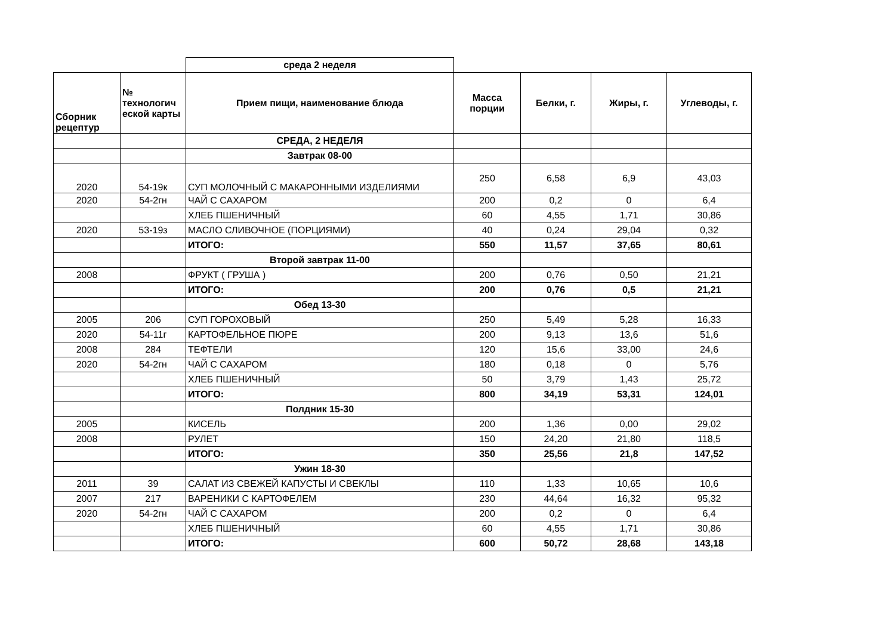| | | среда 2 неделя | | | | |
| Сборник рецептур | № технологич еской карты | Прием пищи, наименование блюда | Масса порции | Белки, г. | Жиры, г. | Углеводы, г. |
| | | СРЕДА, 2 НЕДЕЛЯ | | | | |
| | | Завтрак 08-00 | | | | |
| 2020 | 54-19к | СУП МОЛОЧНЫЙ С МАКАРОННЫМИ ИЗДЕЛИЯМИ | 250 | 6,58 | 6,9 | 43,03 |
| 2020 | 54-2гн | ЧАЙ С САХАРОМ | 200 | 0,2 | 0 | 6,4 |
| | | ХЛЕБ ПШЕНИЧНЫЙ | 60 | 4,55 | 1,71 | 30,86 |
| 2020 | 53-19з | МАСЛО СЛИВОЧНОЕ (ПОРЦИЯМИ) | 40 | 0,24 | 29,04 | 0,32 |
| | | ИТОГО: | 550 | 11,57 | 37,65 | 80,61 |
| | | Второй завтрак 11-00 | | | | |
| 2008 | | ФРУКТ ( ГРУША ) | 200 | 0,76 | 0,50 | 21,21 |
| | | ИТОГО: | 200 | 0,76 | 0,5 | 21,21 |
| | | Обед 13-30 | | | | |
| 2005 | 206 | СУП ГОРОХОВЫЙ | 250 | 5,49 | 5,28 | 16,33 |
| 2020 | 54-11г | КАРТОФЕЛЬНОЕ ПЮРЕ | 200 | 9,13 | 13,6 | 51,6 |
| 2008 | 284 | ТЕФТЕЛИ | 120 | 15,6 | 33,00 | 24,6 |
| 2020 | 54-2гн | ЧАЙ С САХАРОМ | 180 | 0,18 | 0 | 5,76 |
| | | ХЛЕБ ПШЕНИЧНЫЙ | 50 | 3,79 | 1,43 | 25,72 |
| | | ИТОГО: | 800 | 34,19 | 53,31 | 124,01 |
| | | Полдник 15-30 | | | | |
| 2005 | | КИСЕЛЬ | 200 | 1,36 | 0,00 | 29,02 |
| 2008 | | РУЛЕТ | 150 | 24,20 | 21,80 | 118,5 |
| | | ИТОГО: | 350 | 25,56 | 21,8 | 147,52 |
| | | Ужин 18-30 | | | | |
| 2011 | 39 | САЛАТ ИЗ СВЕЖЕЙ КАПУСТЫ И СВЕКЛЫ | 110 | 1,33 | 10,65 | 10,6 |
| 2007 | 217 | ВАРЕНИКИ С КАРТОФЕЛЕМ | 230 | 44,64 | 16,32 | 95,32 |
| 2020 | 54-2гн | ЧАЙ С САХАРОМ | 200 | 0,2 | 0 | 6,4 |
| | | ХЛЕБ ПШЕНИЧНЫЙ | 60 | 4,55 | 1,71 | 30,86 |
| | | ИТОГО: | 600 | 50,72 | 28,68 | 143,18 |